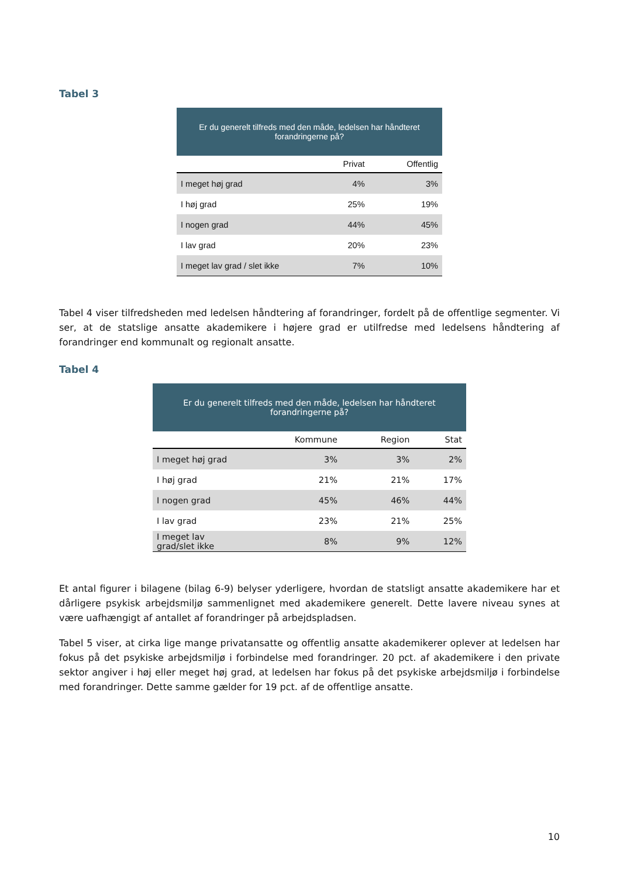Tabel 3
| Er du generelt tilfreds med den måde, ledelsen har håndteret forandringerne på? | | |
| --- | --- | --- |
| | Privat | Offentlig |
| I meget høj grad | 4% | 3% |
| I høj grad | 25% | 19% |
| I nogen grad | 44% | 45% |
| I lav grad | 20% | 23% |
| I meget lav grad / slet ikke | 7% | 10% |
Tabel 4 viser tilfredsheden med ledelsen håndtering af forandringer, fordelt på de offentlige segmenter. Vi ser, at de statslige ansatte akademikere i højere grad er utilfredse med ledelsens håndtering af forandringer end kommunalt og regionalt ansatte.
Tabel 4
| Er du generelt tilfreds med den måde, ledelsen har håndteret forandringerne på? | | | |
| --- | --- | --- | --- |
| | Kommune | Region | Stat |
| I meget høj grad | 3% | 3% | 2% |
| I høj grad | 21% | 21% | 17% |
| I nogen grad | 45% | 46% | 44% |
| I lav grad | 23% | 21% | 25% |
| I meget lav grad/slet ikke | 8% | 9% | 12% |
Et antal figurer i bilagene (bilag 6-9) belyser yderligere, hvordan de statsligt ansatte akademikere har et dårligere psykisk arbejdsmiljø sammenlignet med akademikere generelt. Dette lavere niveau synes at være uafhængigt af antallet af forandringer på arbejdspladsen.
Tabel 5 viser, at cirka lige mange privatansatte og offentlig ansatte akademikerer oplever at ledelsen har fokus på det psykiske arbejdsmiljø i forbindelse med forandringer. 20 pct. af akademikere i den private sektor angiver i høj eller meget høj grad, at ledelsen har fokus på det psykiske arbejdsmiljø i forbindelse med forandringer. Dette samme gælder for 19 pct. af de offentlige ansatte.
10